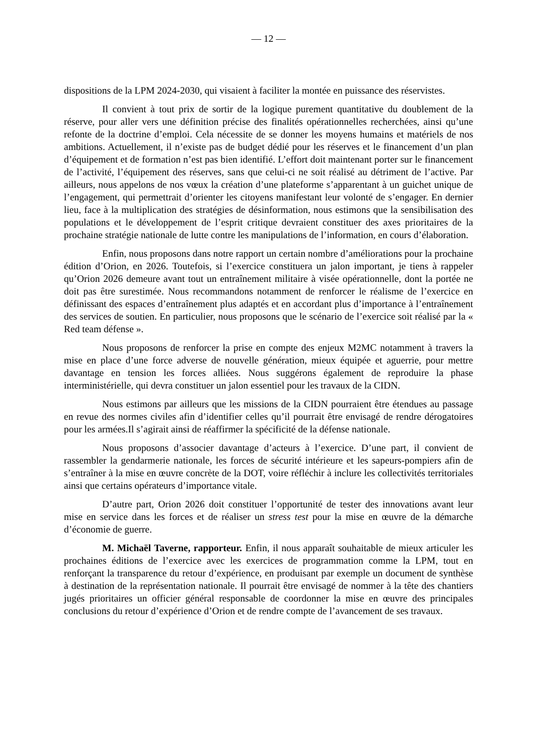— 12 —
dispositions de la LPM 2024-2030, qui visaient à faciliter la montée en puissance des réservistes.
Il convient à tout prix de sortir de la logique purement quantitative du doublement de la réserve, pour aller vers une définition précise des finalités opérationnelles recherchées, ainsi qu’une refonte de la doctrine d’emploi. Cela nécessite de se donner les moyens humains et matériels de nos ambitions. Actuellement, il n’existe pas de budget dédié pour les réserves et le financement d’un plan d’équipement et de formation n’est pas bien identifié. L’effort doit maintenant porter sur le financement de l’activité, l’équipement des réserves, sans que celui-ci ne soit réalisé au détriment de l’active. Par ailleurs, nous appelons de nos vœux la création d’une plateforme s’apparentant à un guichet unique de l’engagement, qui permettrait d’orienter les citoyens manifestant leur volonté de s’engager. En dernier lieu, face à la multiplication des stratégies de désinformation, nous estimons que la sensibilisation des populations et le développement de l’esprit critique devraient constituer des axes prioritaires de la prochaine stratégie nationale de lutte contre les manipulations de l’information, en cours d’élaboration.
Enfin, nous proposons dans notre rapport un certain nombre d’améliorations pour la prochaine édition d’Orion, en 2026. Toutefois, si l’exercice constituera un jalon important, je tiens à rappeler qu’Orion 2026 demeure avant tout un entraînement militaire à visée opérationnelle, dont la portée ne doit pas être surestimée. Nous recommandons notamment de renforcer le réalisme de l’exercice en définissant des espaces d’entraînement plus adaptés et en accordant plus d’importance à l’entraînement des services de soutien. En particulier, nous proposons que le scénario de l’exercice soit réalisé par la « Red team défense ».
Nous proposons de renforcer la prise en compte des enjeux M2MC notamment à travers la mise en place d’une force adverse de nouvelle génération, mieux équipée et aguerrie, pour mettre davantage en tension les forces alliées. Nous suggérons également de reproduire la phase interministérielle, qui devra constituer un jalon essentiel pour les travaux de la CIDN.
Nous estimons par ailleurs que les missions de la CIDN pourraient être étendues au passage en revue des normes civiles afin d’identifier celles qu’il pourrait être envisagé de rendre dérogatoires pour les armées.Il s’agirait ainsi de réaffirmer la spécificité de la défense nationale.
Nous proposons d’associer davantage d’acteurs à l’exercice. D’une part, il convient de rassembler la gendarmerie nationale, les forces de sécurité intérieure et les sapeurs-pompiers afin de s’entraîner à la mise en œuvre concrète de la DOT, voire réfléchir à inclure les collectivités territoriales ainsi que certains opérateurs d’importance vitale.
D’autre part, Orion 2026 doit constituer l’opportunité de tester des innovations avant leur mise en service dans les forces et de réaliser un stress test pour la mise en œuvre de la démarche d’économie de guerre.
M. Michaël Taverne, rapporteur. Enfin, il nous apparaît souhaitable de mieux articuler les prochaines éditions de l’exercice avec les exercices de programmation comme la LPM, tout en renforçant la transparence du retour d’expérience, en produisant par exemple un document de synthèse à destination de la représentation nationale. Il pourrait être envisagé de nommer à la tête des chantiers jugés prioritaires un officier général responsable de coordonner la mise en œuvre des principales conclusions du retour d’expérience d’Orion et de rendre compte de l’avancement de ses travaux.